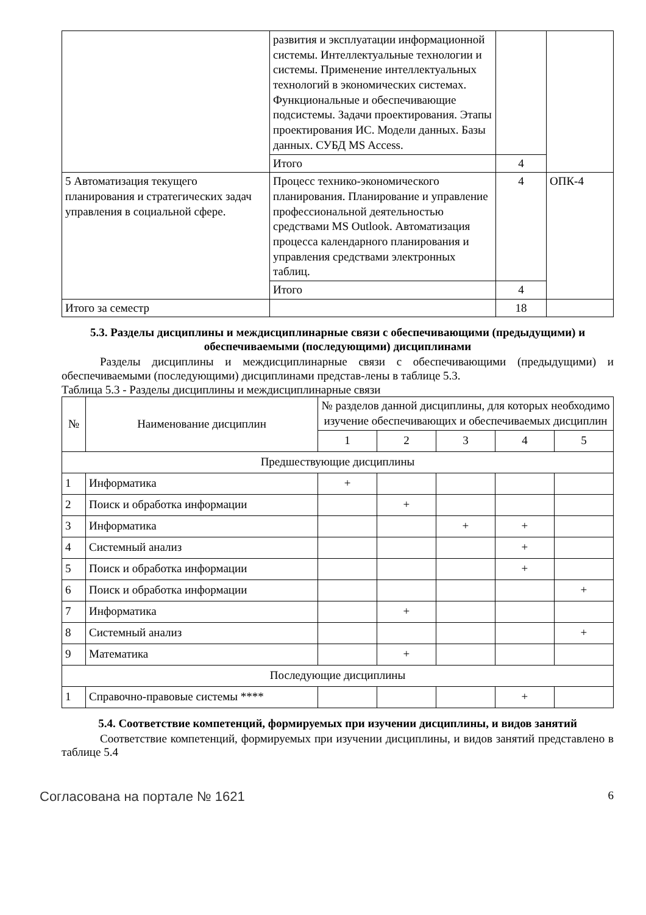| | развития и эксплуатации информационной системы. Интеллектуальные технологии и системы. Применение интеллектуальных технологий в экономических системах. Функциональные и обеспечивающие подсистемы. Задачи проектирования. Этапы проектирования ИС. Модели данных. Базы данных. СУБД MS Access. | | |
| | Итого | 4 | |
| 5 Автоматизация текущего планирования и стратегических задач управления в социальной сфере. | Процесс технико-экономического планирования. Планирование и управление профессиональной деятельностью средствами MS Outlook. Автоматизация процесса календарного планирования и управления средствами электронных таблиц. | 4 | ОПК-4 |
| | Итого | 4 | |
| Итого за семестр | | 18 | |
5.3. Разделы дисциплины и междисциплинарные связи с обеспечивающими (предыдущими) и обеспечиваемыми (последующими) дисциплинами
Разделы дисциплины и междисциплинарные связи с обеспечивающими (предыдущими) и обеспечиваемыми (последующими) дисциплинами представ-лены в таблице 5.3.
Таблица 5.3 - Разделы дисциплины и междисциплинарные связи
| № | Наименование дисциплин | № разделов данной дисциплины, для которых необходимо изучение обеспечивающих и обеспечиваемых дисциплин | | | | |
| --- | --- | --- | --- | --- | --- | --- |
| | | 1 | 2 | 3 | 4 | 5 |
| Предшествующие дисциплины | | | | | | |
| 1 | Информатика | + | | | | |
| 2 | Поиск и обработка информации | | + | | | |
| 3 | Информатика | | | + | + | |
| 4 | Системный анализ | | | | + | |
| 5 | Поиск и обработка информации | | | | + | |
| 6 | Поиск и обработка информации | | | | | + |
| 7 | Информатика | | + | | | |
| 8 | Системный анализ | | | | | + |
| 9 | Математика | | + | | | |
| Последующие дисциплины | | | | | | |
| 1 | Справочно-правовые системы **** | | | | + | |
5.4. Соответствие компетенций, формируемых при изучении дисциплины, и видов занятий
Соответствие компетенций, формируемых при изучении дисциплины, и видов занятий представлено в таблице 5.4
Согласована на портале № 1621 6